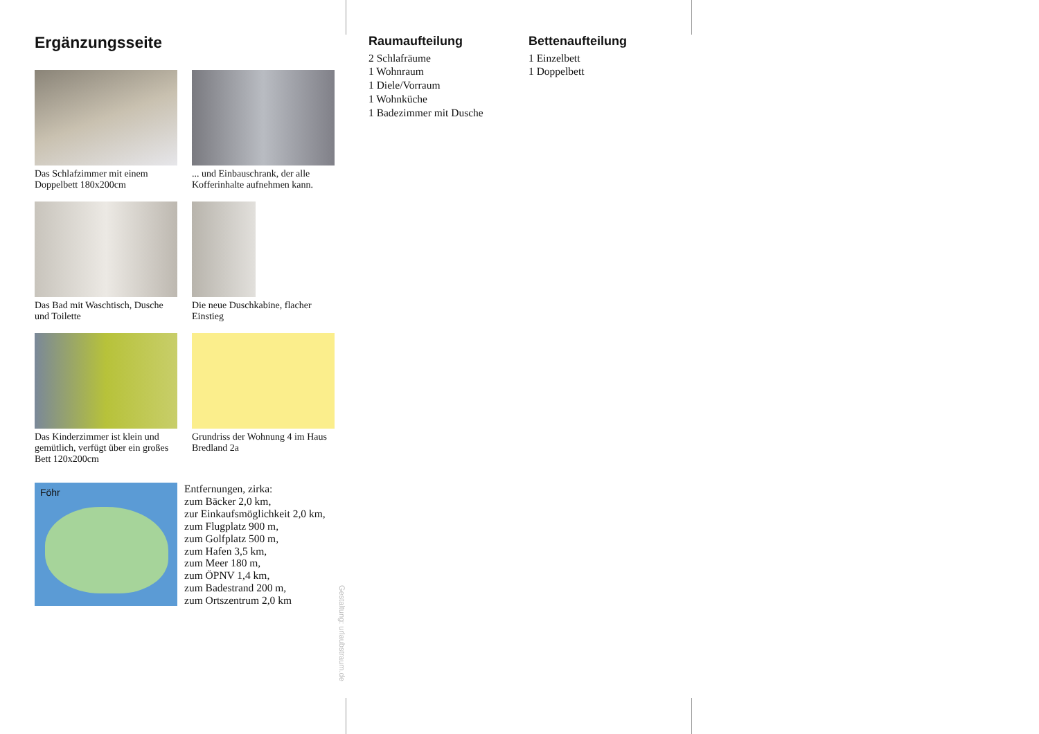Ergänzungsseite
Das Schlafzimmer mit einem Doppelbett 180x200cm
... und Einbauschrank, der alle Kofferinhalte aufnehmen kann.
Das Bad mit Waschtisch, Dusche und Toilette
Die neue Duschkabine, flacher Einstieg
Das Kinderzimmer ist klein und gemütlich, verfügt über ein großes Bett 120x200cm
Grundriss der Wohnung 4 im Haus Bredland 2a
Föhr
Entfernungen, zirka:
zum Bäcker 2,0 km,
zur Einkaufsmöglichkeit 2,0 km,
zum Flugplatz 900 m,
zum Golfplatz 500 m,
zum Hafen 3,5 km,
zum Meer 180 m,
zum ÖPNV 1,4 km,
zum Badestrand 200 m,
zum Ortszentrum 2,0 km
Gestaltung: urlaubstraum.de
Raumaufteilung
2 Schlafräume
1 Wohnraum
1 Diele/Vorraum
1 Wohnküche
1 Badezimmer mit Dusche
Bettenaufteilung
1 Einzelbett
1 Doppelbett